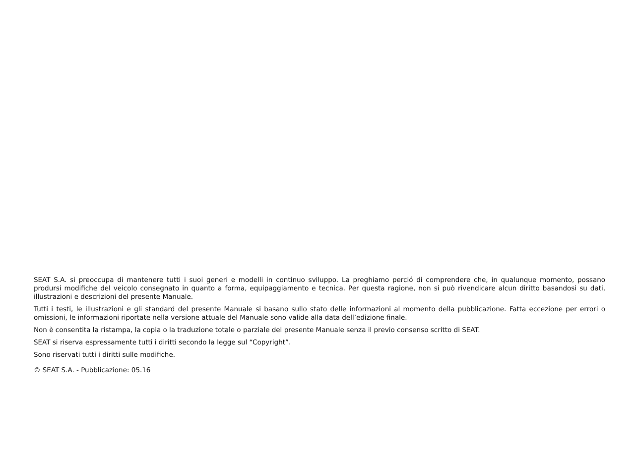SEAT S.A. si preoccupa di mantenere tutti i suoi generi e modelli in continuo sviluppo. La preghiamo perció di comprendere che, in qualunque momento, possano prodursi modifiche del veicolo consegnato in quanto a forma, equipaggiamento e tecnica. Per questa ragione, non si può rivendicare alcun diritto basandosi su dati, illustrazioni e descrizioni del presente Manuale.
Tutti i testi, le illustrazioni e gli standard del presente Manuale si basano sullo stato delle informazioni al momento della pubblicazione. Fatta eccezione per errori o omissioni, le informazioni riportate nella versione attuale del Manuale sono valide alla data dell’edizione finale.
Non è consentita la ristampa, la copia o la traduzione totale o parziale del presente Manuale senza il previo consenso scritto di SEAT.
SEAT si riserva espressamente tutti i diritti secondo la legge sul “Copyright”.
Sono riservati tutti i diritti sulle modifiche.
© SEAT S.A. - Pubblicazione: 05.16